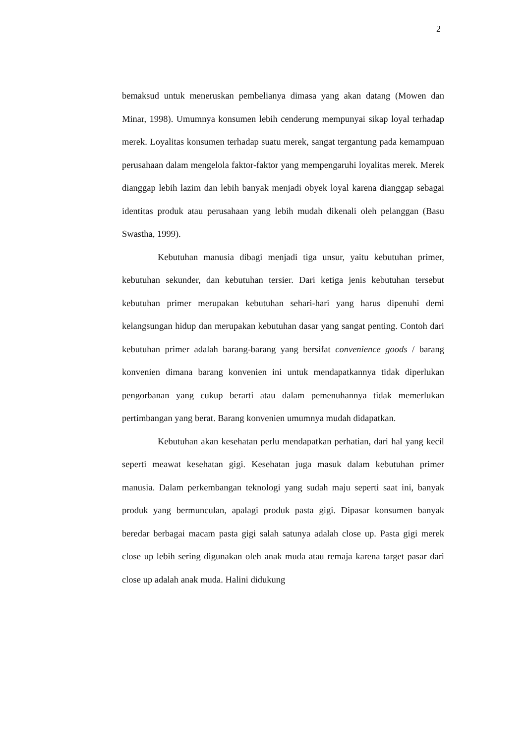2
bemaksud untuk meneruskan pembelianya dimasa yang akan datang (Mowen dan Minar, 1998). Umumnya konsumen lebih cenderung mempunyai sikap loyal terhadap merek. Loyalitas konsumen terhadap suatu merek, sangat tergantung pada kemampuan perusahaan dalam mengelola faktor-faktor yang mempengaruhi loyalitas merek. Merek dianggap lebih lazim dan lebih banyak menjadi obyek loyal karena dianggap sebagai identitas produk atau perusahaan yang lebih mudah dikenali oleh pelanggan (Basu Swastha, 1999).
Kebutuhan manusia dibagi menjadi tiga unsur, yaitu kebutuhan primer, kebutuhan sekunder, dan kebutuhan tersier. Dari ketiga jenis kebutuhan tersebut kebutuhan primer merupakan kebutuhan sehari-hari yang harus dipenuhi demi kelangsungan hidup dan merupakan kebutuhan dasar yang sangat penting. Contoh dari kebutuhan primer adalah barang-barang yang bersifat convenience goods / barang konvenien dimana barang konvenien ini untuk mendapatkannya tidak diperlukan pengorbanan yang cukup berarti atau dalam pemenuhannya tidak memerlukan pertimbangan yang berat. Barang konvenien umumnya mudah didapatkan.
Kebutuhan akan kesehatan perlu mendapatkan perhatian, dari hal yang kecil seperti meawat kesehatan gigi. Kesehatan juga masuk dalam kebutuhan primer manusia. Dalam perkembangan teknologi yang sudah maju seperti saat ini, banyak produk yang bermunculan, apalagi produk pasta gigi. Dipasar konsumen banyak beredar berbagai macam pasta gigi salah satunya adalah close up. Pasta gigi merek close up lebih sering digunakan oleh anak muda atau remaja karena target pasar dari close up adalah anak muda. Halini didukung